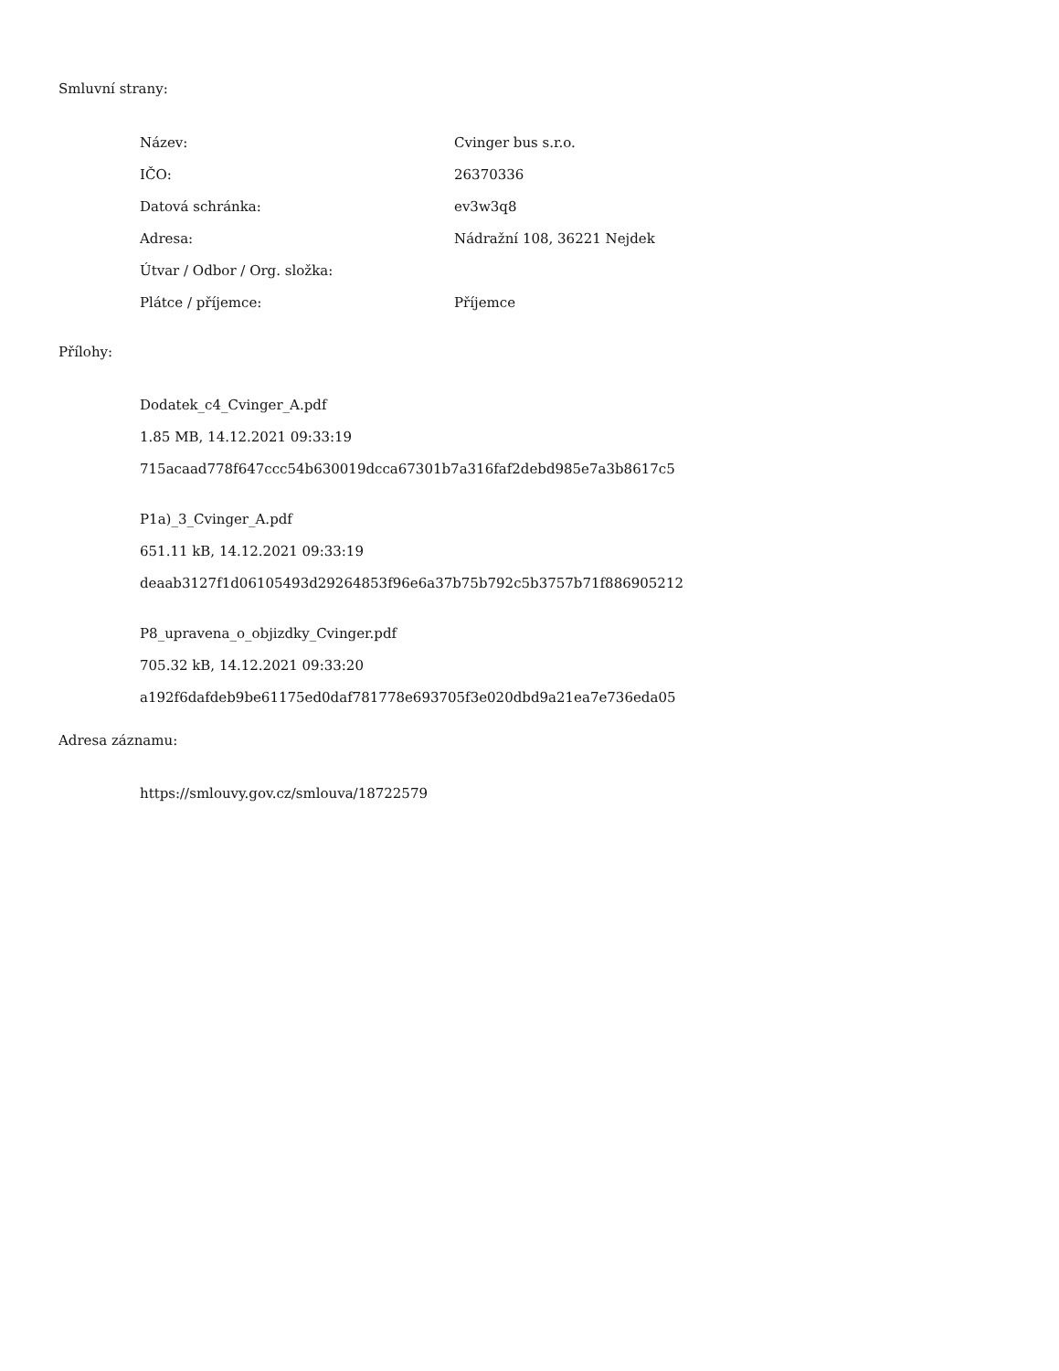Smluvní strany:
| Název: | Cvinger bus s.r.o. |
| IČO: | 26370336 |
| Datová schránka: | ev3w3q8 |
| Adresa: | Nádražní 108, 36221 Nejdek |
| Útvar / Odbor / Org. složka: | |
| Plátce / příjemce: | Příjemce |
Přílohy:
Dodatek_c4_Cvinger_A.pdf
1.85 MB, 14.12.2021 09:33:19
715acaad778f647ccc54b630019dcca67301b7a316faf2debd985e7a3b8617c5
P1a)_3_Cvinger_A.pdf
651.11 kB, 14.12.2021 09:33:19
deaab3127f1d06105493d29264853f96e6a37b75b792c5b3757b71f886905212
P8_upravena_o_objizdky_Cvinger.pdf
705.32 kB, 14.12.2021 09:33:20
a192f6dafdeb9be61175ed0daf781778e693705f3e020dbd9a21ea7e736eda05
Adresa záznamu:
https://smlouvy.gov.cz/smlouva/18722579